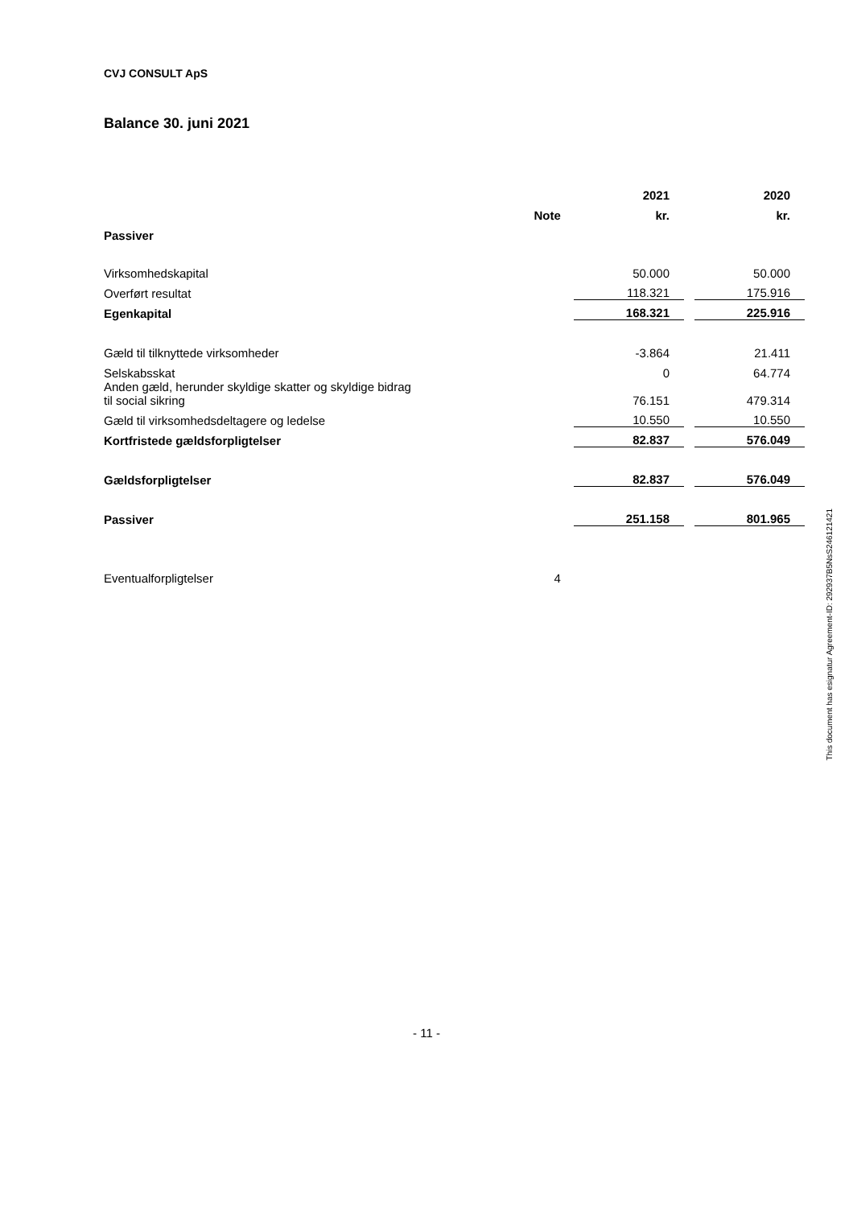CVJ CONSULT ApS
Balance 30. juni 2021
| | | | 2021 | | 2020 |
| --- | --- | --- | --- | --- | --- |
| | Note | | kr. | | kr. |
| Passiver | | | | | |
| Virksomhedskapital | | | 50.000 | | 50.000 |
| Overført resultat | | | 118.321 | | 175.916 |
| Egenkapital | | | 168.321 | | 225.916 |
| Gæld til tilknyttede virksomheder | | | -3.864 | | 21.411 |
| Selskabsskat | | | 0 | | 64.774 |
| Anden gæld, herunder skyldige skatter og skyldige bidrag til social sikring | | | 76.151 | | 479.314 |
| Gæld til virksomhedsdeltagere og ledelse | | | 10.550 | | 10.550 |
| Kortfristede gældsforpligtelser | | | 82.837 | | 576.049 |
| Gældsforpligtelser | | | 82.837 | | 576.049 |
| Passiver | | | 251.158 | | 801.965 |
| Eventualforpligtelser | 4 | | | | |
This document has esignatur Agreement-ID: 292937B5NsS246121421
- 11 -